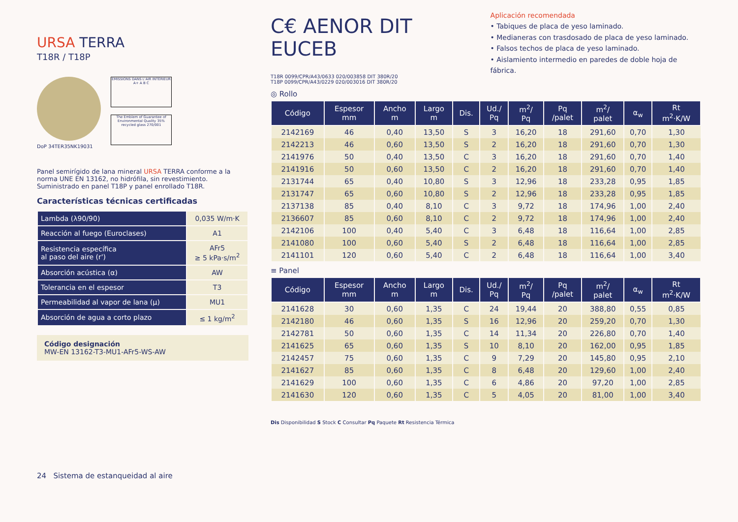URSA TERRA
T18R / T18P
ÉMISSIONS DANS L'AIR INTÉRIEUR A+ A B C
The Emblem of Guarantee of Environmental Quality 35% recycled glass 270/001
DoP 34TER35NK19031
Panel semirígido de lana mineral URSA TERRA conforme a la norma UNE EN 13162, no hidrófila, sin revestimiento. Suministrado en panel T18P y panel enrollado T18R.
Características técnicas certificadas
| Lambda (λ90/90) | 0,035 W/m·K |
| Reacción al fuego (Euroclases) | A1 |
| Resistencia específica al paso del aire (r') | AFr5 ≥ 5 kPa·s/m<sup>2</sup> |
| Absorción acústica (α) | AW |
| Tolerancia en el espesor | T3 |
| Permeabilidad al vapor de lana (μ) | MU1 |
| Absorción de agua a corto plazo | ≤ 1 kg/m<sup>2</sup> |
Código designación
MW-EN 13162-T3-MU1-AFr5-WS-AW
24 Sistema de estanqueidad al aire
C€ AENOR DIT EUCEB
T18R 0099/CPR/A43/0633 020/003858 DIT 380R/20
T18P 0099/CPR/A43/0229 020/003016 DIT 380R/20
Aplicación recomendada
• Tabiques de placa de yeso laminado.
• Medianeras con trasdosado de placa de yeso laminado.
• Falsos techos de placa de yeso laminado.
• Aislamiento intermedio en paredes de doble hoja de fábrica.
◎ Rollo
| Código | Espesor mm | Ancho m | Largo m | Dis. | Ud./ Pq | m<sup>2</sup>/ Pq | Pq /palet | m<sup>2</sup>/ palet | α<sub>w</sub> | Rt m<sup>2</sup>·K/W |
| --- | --- | --- | --- | --- | --- | --- | --- | --- | --- | --- |
| 2142169 | 46 | 0,40 | 13,50 | S | 3 | 16,20 | 18 | 291,60 | 0,70 | 1,30 |
| 2142213 | 46 | 0,60 | 13,50 | S | 2 | 16,20 | 18 | 291,60 | 0,70 | 1,30 |
| 2141976 | 50 | 0,40 | 13,50 | C | 3 | 16,20 | 18 | 291,60 | 0,70 | 1,40 |
| 2141916 | 50 | 0,60 | 13,50 | C | 2 | 16,20 | 18 | 291,60 | 0,70 | 1,40 |
| 2131744 | 65 | 0,40 | 10,80 | S | 3 | 12,96 | 18 | 233,28 | 0,95 | 1,85 |
| 2131747 | 65 | 0,60 | 10,80 | S | 2 | 12,96 | 18 | 233,28 | 0,95 | 1,85 |
| 2137138 | 85 | 0,40 | 8,10 | C | 3 | 9,72 | 18 | 174,96 | 1,00 | 2,40 |
| 2136607 | 85 | 0,60 | 8,10 | C | 2 | 9,72 | 18 | 174,96 | 1,00 | 2,40 |
| 2142106 | 100 | 0,40 | 5,40 | C | 3 | 6,48 | 18 | 116,64 | 1,00 | 2,85 |
| 2141080 | 100 | 0,60 | 5,40 | S | 2 | 6,48 | 18 | 116,64 | 1,00 | 2,85 |
| 2141101 | 120 | 0,60 | 5,40 | C | 2 | 6,48 | 18 | 116,64 | 1,00 | 3,40 |
≡ Panel
| Código | Espesor mm | Ancho m | Largo m | Dis. | Ud./ Pq | m<sup>2</sup>/ Pq | Pq /palet | m<sup>2</sup>/ palet | α<sub>w</sub> | Rt m<sup>2</sup>·K/W |
| --- | --- | --- | --- | --- | --- | --- | --- | --- | --- | --- |
| 2141628 | 30 | 0,60 | 1,35 | C | 24 | 19,44 | 20 | 388,80 | 0,55 | 0,85 |
| 2142180 | 46 | 0,60 | 1,35 | S | 16 | 12,96 | 20 | 259,20 | 0,70 | 1,30 |
| 2142781 | 50 | 0,60 | 1,35 | C | 14 | 11,34 | 20 | 226,80 | 0,70 | 1,40 |
| 2141625 | 65 | 0,60 | 1,35 | S | 10 | 8,10 | 20 | 162,00 | 0,95 | 1,85 |
| 2142457 | 75 | 0,60 | 1,35 | C | 9 | 7,29 | 20 | 145,80 | 0,95 | 2,10 |
| 2141627 | 85 | 0,60 | 1,35 | C | 8 | 6,48 | 20 | 129,60 | 1,00 | 2,40 |
| 2141629 | 100 | 0,60 | 1,35 | C | 6 | 4,86 | 20 | 97,20 | 1,00 | 2,85 |
| 2141630 | 120 | 0,60 | 1,35 | C | 5 | 4,05 | 20 | 81,00 | 1,00 | 3,40 |
Dis Disponibilidad S Stock C Consultar Pq Paquete Rt Resistencia Térmica